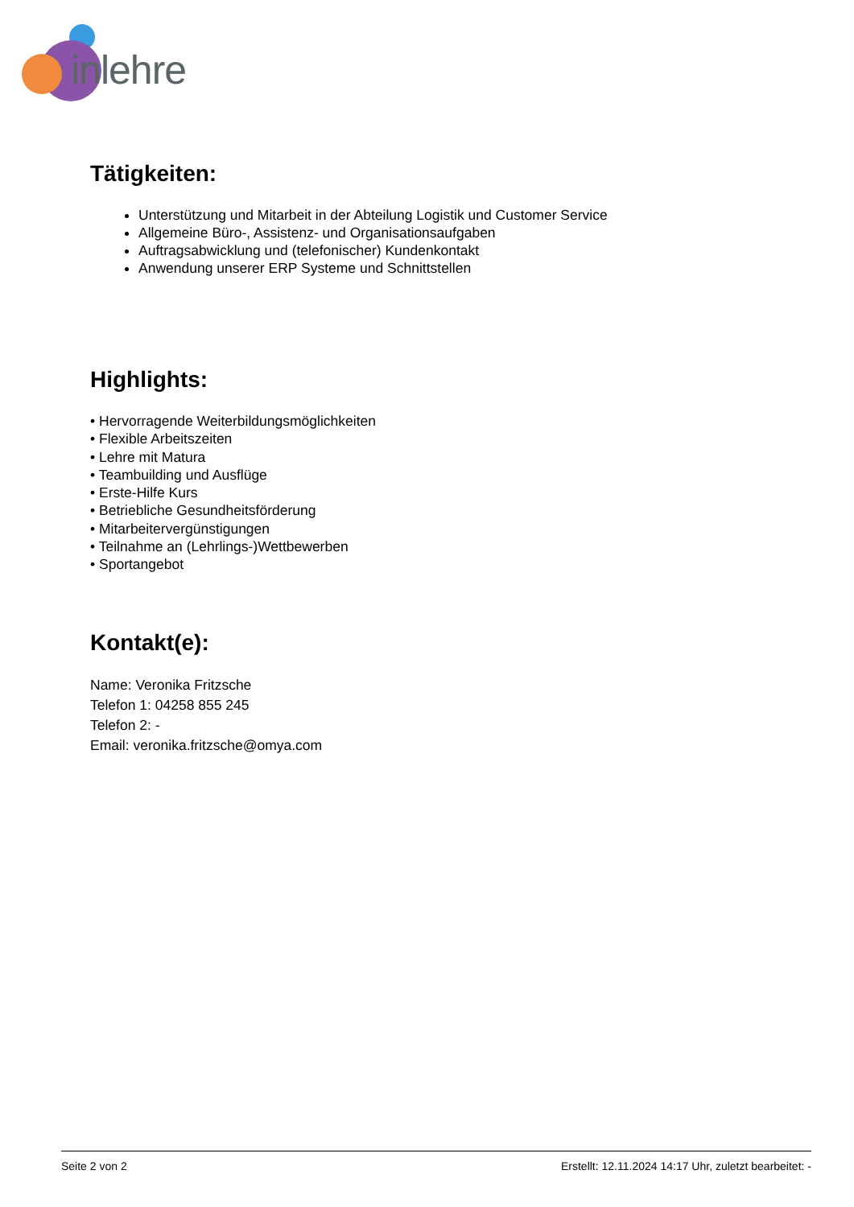inlehre
Tätigkeiten:
Unterstützung und Mitarbeit in der Abteilung Logistik und Customer Service
Allgemeine Büro-, Assistenz- und Organisationsaufgaben
Auftragsabwicklung und (telefonischer) Kundenkontakt
Anwendung unserer ERP Systeme und Schnittstellen
Highlights:
• Hervorragende Weiterbildungsmöglichkeiten
• Flexible Arbeitszeiten
• Lehre mit Matura
• Teambuilding und Ausflüge
• Erste-Hilfe Kurs
• Betriebliche Gesundheitsförderung
• Mitarbeitervergünstigungen
• Teilnahme an (Lehrlings-)Wettbewerben
• Sportangebot
Kontakt(e):
Name: Veronika Fritzsche
Telefon 1: 04258 855 245
Telefon 2: -
Email: veronika.fritzsche@omya.com
Seite 2 von 2 Erstellt: 12.11.2024 14:17 Uhr, zuletzt bearbeitet: -